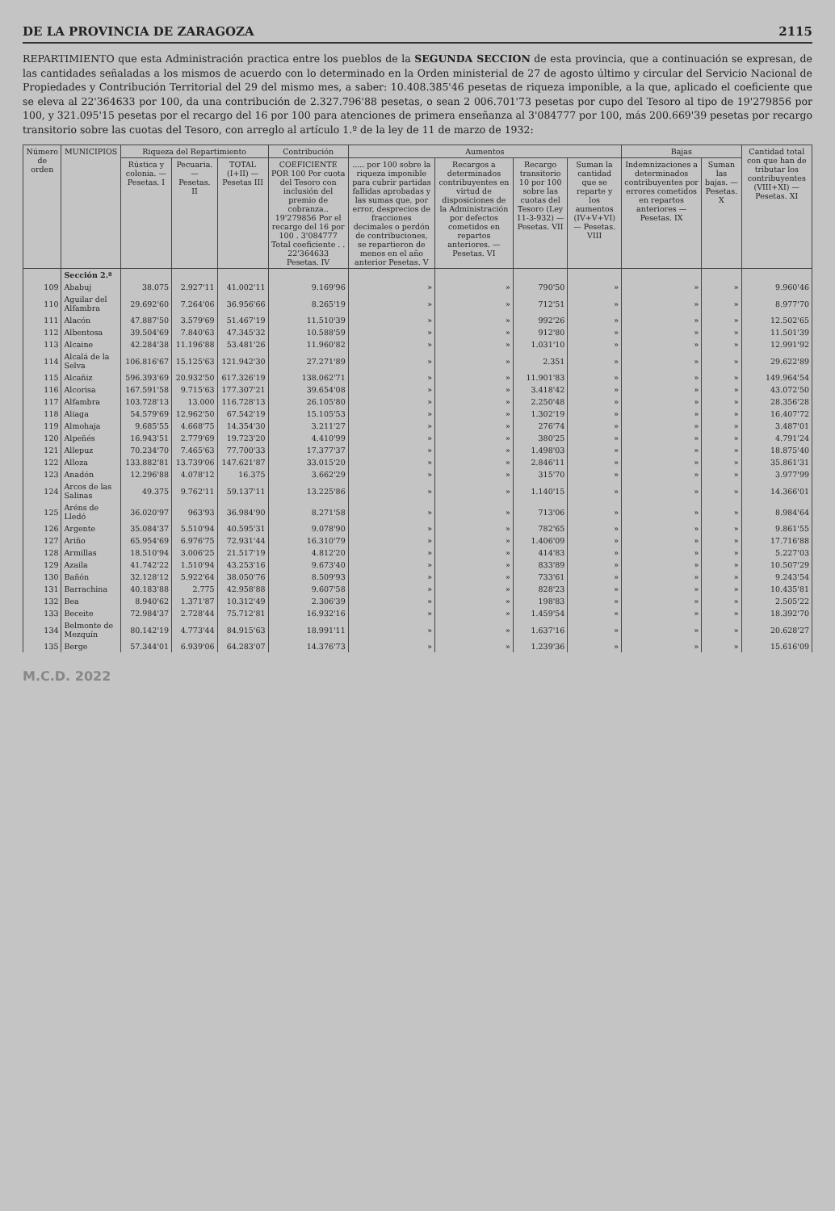DE LA PROVINCIA DE ZARAGOZA 2115
REPARTIMIENTO que esta Administración practica entre los pueblos de la SEGUNDA SECCION de esta provincia, que a continuación se expresan, de las cantidades señaladas a los mismos de acuerdo con lo determinado en la Orden ministerial de 27 de agosto último y circular del Servicio Nacional de Propiedades y Contribución Territorial del 29 del mismo mes, a saber: 10.408.385'46 pesetas de riqueza imponible, a la que, aplicado el coeficiente que se eleva al 22'364633 por 100, da una contribución de 2.327.796'88 pesetas, o sean 2 006.701'73 pesetas por cupo del Tesoro al tipo de 19'279856 por 100, y 321.095'15 pesetas por el recargo del 16 por 100 para atenciones de primera enseñanza al 3'084777 por 100, más 200.669'39 pesetas por recargo transitorio sobre las cuotas del Tesoro, con arreglo al artículo 1.º de la ley de 11 de marzo de 1932:
| Número de orden | MUNICIPIOS | Riqueza del Repartimiento | | | Contribución | Aumentos | | | | Bajas | | Cantidad total con que han de tributar los contribuyentes (VIII+XI) — Pesetas. XI |
| --- | --- | --- | --- | --- | --- | --- | --- | --- | --- | --- | --- | --- |
| | | Rústica y colonia. — Pesetas. I | Pecuaria. — Pesetas. II | TOTAL (I+II) — Pesetas III | COEFICIENTE POR 100 Por cuota del Tesoro con inclusión del premio de cobranza.. 19'279856 Por el recargo del 16 por 100 . 3'084777 Total coeficiente . . 22'364633 Pesetas. IV | ..... por 100 sobre la riqueza imponible para cubrir partidas fallidas aprobadas y las sumas que, por error, desprecios de fracciones decimales o perdón de contribuciones, se repartieron de menos en el año anterior Pesetas. V | Recargos a determinados contribuyentes en virtud de disposiciones de la Administración por defectos cometidos en repartos anteriores. — Pesetas. VI | Recargo transitorio 10 por 100 sobre las cuotas del Tesoro (Ley 11-3-932) — Pesetas. VII | Suman la cantidad que se reparte y los aumentos (IV+V+VI) — Pesetas. VIII | Indemnizaciones a determinados contribuyentes por errores cometidos en repartos anteriores — Pesetas. IX | Suman las bajas. — Pesetas. X | |
| | Sección 2.ª | | | | | | | | | | | |
| 109 | Ababuj | 38.075 | 2.927'11 | 41.002'11 | 9.169'96 | » | » | 790'50 | » | » | » | 9.960'46 |
| 110 | Aguilar del Alfambra | 29.692'60 | 7.264'06 | 36.956'66 | 8.265'19 | » | » | 712'51 | » | » | » | 8.977'70 |
| 111 | Alacón | 47.887'50 | 3.579'69 | 51.467'19 | 11.510'39 | » | » | 992'26 | » | » | » | 12.502'65 |
| 112 | Albentosa | 39.504'69 | 7.840'63 | 47.345'32 | 10.588'59 | » | » | 912'80 | » | » | » | 11.501'39 |
| 113 | Alcaine | 42.284'38 | 11.196'88 | 53.481'26 | 11.960'82 | » | » | 1.031'10 | » | » | » | 12.991'92 |
| 114 | Alcalá de la Selva | 106.816'67 | 15.125'63 | 121.942'30 | 27.271'89 | » | » | 2.351 | » | » | » | 29.622'89 |
| 115 | Alcañiz | 596.393'69 | 20.932'50 | 617.326'19 | 138.062'71 | » | » | 11.901'83 | » | » | » | 149.964'54 |
| 116 | Alcorisa | 167.591'58 | 9.715'63 | 177.307'21 | 39.654'08 | » | » | 3.418'42 | » | » | » | 43.072'50 |
| 117 | Alfambra | 103.728'13 | 13.000 | 116.728'13 | 26.105'80 | » | » | 2.250'48 | » | » | » | 28.356'28 |
| 118 | Aliaga | 54.579'69 | 12.962'50 | 67.542'19 | 15.105'53 | » | » | 1.302'19 | » | » | » | 16.407'72 |
| 119 | Almohaja | 9.685'55 | 4.668'75 | 14.354'30 | 3.211'27 | » | » | 276'74 | » | » | » | 3.487'01 |
| 120 | Alpeñés | 16.943'51 | 2.779'69 | 19.723'20 | 4.410'99 | » | » | 380'25 | » | » | » | 4.791'24 |
| 121 | Allepuz | 70.234'70 | 7.465'63 | 77.700'33 | 17.377'37 | » | » | 1.498'03 | » | » | » | 18.875'40 |
| 122 | Alloza | 133.882'81 | 13.739'06 | 147.621'87 | 33.015'20 | » | » | 2.846'11 | » | » | » | 35.861'31 |
| 123 | Anadón | 12.296'88 | 4.078'12 | 16.375 | 3.662'29 | » | » | 315'70 | » | » | » | 3.977'99 |
| 124 | Arcos de las Salinas | 49.375 | 9.762'11 | 59.137'11 | 13.225'86 | » | » | 1.140'15 | » | » | » | 14.366'01 |
| 125 | Aréns de Lledó | 36.020'97 | 963'93 | 36.984'90 | 8.271'58 | » | » | 713'06 | » | » | » | 8.984'64 |
| 126 | Argente | 35.084'37 | 5.510'94 | 40.595'31 | 9.078'90 | » | » | 782'65 | » | » | » | 9.861'55 |
| 127 | Ariño | 65.954'69 | 6.976'75 | 72.931'44 | 16.310'79 | » | » | 1.406'09 | » | » | » | 17.716'88 |
| 128 | Armillas | 18.510'94 | 3.006'25 | 21.517'19 | 4.812'20 | » | » | 414'83 | » | » | » | 5.227'03 |
| 129 | Azaila | 41.742'22 | 1.510'94 | 43.253'16 | 9.673'40 | » | » | 833'89 | » | » | » | 10.507'29 |
| 130 | Bañón | 32.128'12 | 5.922'64 | 38.050'76 | 8.509'93 | » | » | 733'61 | » | » | » | 9.243'54 |
| 131 | Barrachina | 40.183'88 | 2.775 | 42.958'88 | 9.607'58 | » | » | 828'23 | » | » | » | 10.435'81 |
| 132 | Bea | 8.940'62 | 1.371'87 | 10.312'49 | 2.306'39 | » | » | 198'83 | » | » | » | 2.505'22 |
| 133 | Beceite | 72.984'37 | 2.728'44 | 75.712'81 | 16.932'16 | » | » | 1.459'54 | » | » | » | 18.392'70 |
| 134 | Belmonte de Mezquín | 80.142'19 | 4.773'44 | 84.915'63 | 18.991'11 | » | » | 1.637'16 | » | » | » | 20.628'27 |
| 135 | Berge | 57.344'01 | 6.939'06 | 64.283'07 | 14.376'73 | » | » | 1.239'36 | » | » | » | 15.616'09 |
M.C.D. 2022